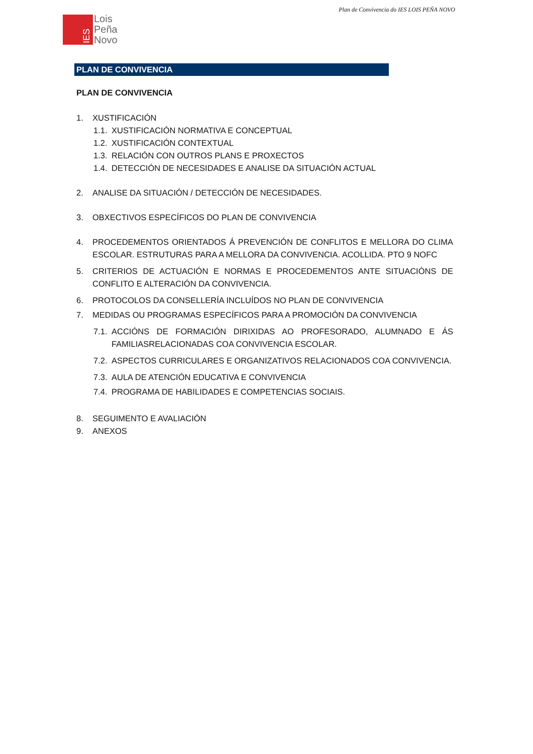Plan de Convivencia do IES LOIS PEÑA NOVO
IES
Lois
Peña
Novo
PLAN DE CONVIVENCIA
PLAN DE CONVIVENCIA
1. XUSTIFICACIÓN
1.1. XUSTIFICACIÓN NORMATIVA E CONCEPTUAL
1.2. XUSTIFICACIÓN CONTEXTUAL
1.3. RELACIÓN CON OUTROS PLANS E PROXECTOS
1.4. DETECCIÓN DE NECESIDADES E ANALISE DA SITUACIÓN ACTUAL
2. ANALISE DA SITUACIÓN / DETECCIÓN DE NECESIDADES.
3. OBXECTIVOS ESPECÍFICOS DO PLAN DE CONVIVENCIA
4. PROCEDEMENTOS ORIENTADOS Á PREVENCIÓN DE CONFLITOS E MELLORA DO CLIMA ESCOLAR. ESTRUTURAS PARA A MELLORA DA CONVIVENCIA. ACOLLIDA. PTO 9 NOFC
5. CRITERIOS DE ACTUACIÓN E NORMAS E PROCEDEMENTOS ANTE SITUACIÓNS DE CONFLITO E ALTERACIÓN DA CONVIVENCIA.
6. PROTOCOLOS DA CONSELLERÍA INCLUÍDOS NO PLAN DE CONVIVENCIA
7. MEDIDAS OU PROGRAMAS ESPECÍFICOS PARA A PROMOCIÓN DA CONVIVENCIA
7.1. ACCIÓNS DE FORMACIÓN DIRIXIDAS AO PROFESORADO, ALUMNADO E ÁS FAMILIASRELACIONADAS COA CONVIVENCIA ESCOLAR.
7.2. ASPECTOS CURRICULARES E ORGANIZATIVOS RELACIONADOS COA CONVIVENCIA.
7.3. AULA DE ATENCIÓN EDUCATIVA E CONVIVENCIA
7.4. PROGRAMA DE HABILIDADES E COMPETENCIAS SOCIAIS.
8. SEGUIMENTO E AVALIACIÓN
9. ANEXOS